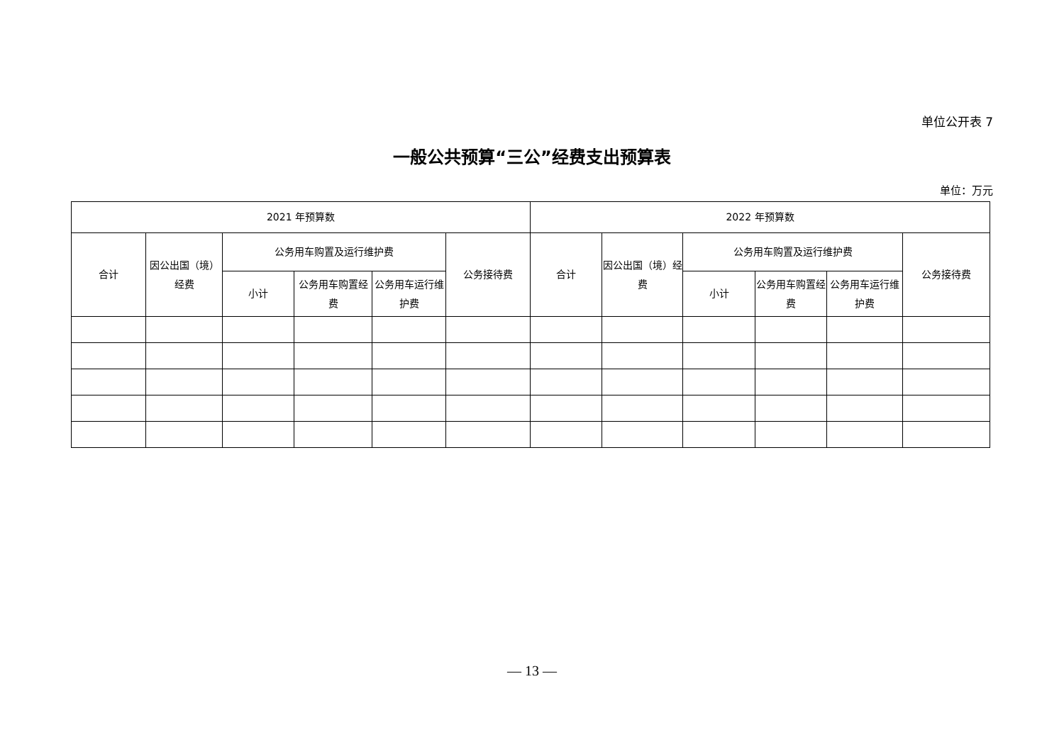单位公开表 7
一般公共预算“三公”经费支出预算表
单位：万元
| 2021 年预算数 | | | | | | 2022 年预算数 | | | | | |
| --- | --- | --- | --- | --- | --- | --- | --- | --- | --- | --- | --- |
| 合计 | 因公出国（境）经费 | 公务用车购置及运行维护费 | | | 公务接待费 | 合计 | 因公出国（境）经费 | 公务用车购置及运行维护费 | | | 公务接待费 |
| | | 小计 | 公务用车购置经费 | 公务用车运行维护费 | | | | 小计 | 公务用车购置经费 | 公务用车运行维护费 | |
— 13 —